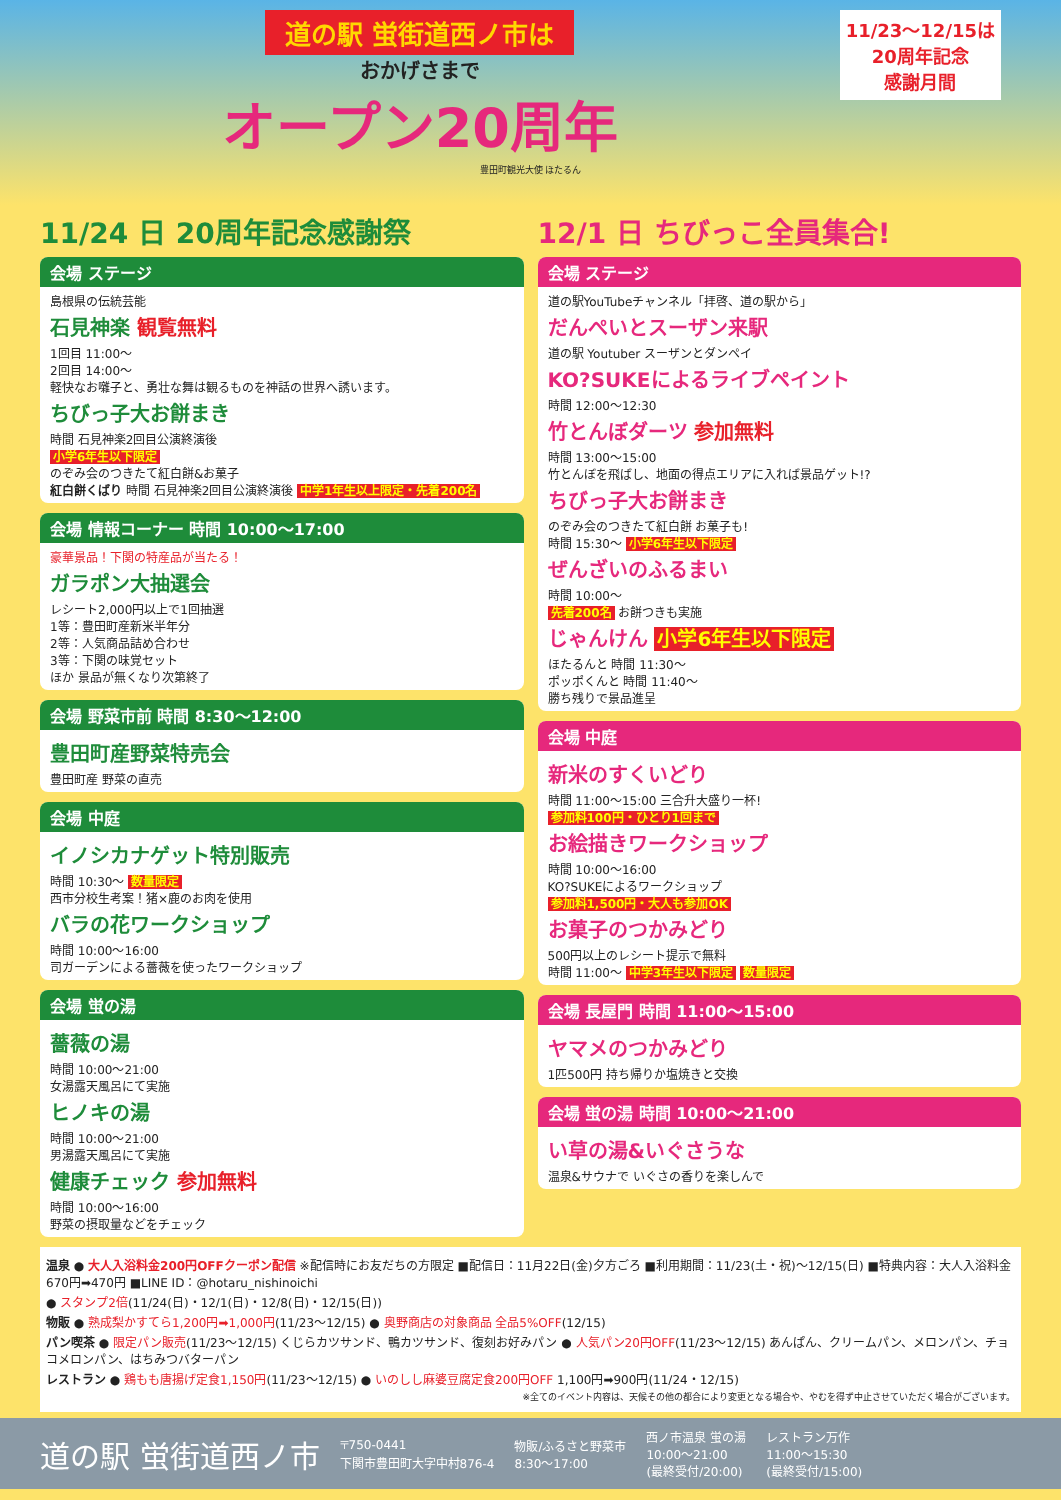道の駅 蛍街道西ノ市は
11/23〜12/15は
20周年記念
感謝月間
おかげさまで
オープン20周年
豊田町観光大使 ほたるん
11/24 日 20周年記念感謝祭
会場 ステージ
島根県の伝統芸能
石見神楽 観覧無料
1回目 11:00〜
2回目 14:00〜
軽快なお囃子と、勇壮な舞は観るものを神話の世界へ誘います。
ちびっ子大お餅まき
時間 石見神楽2回目公演終演後
小学6年生以下限定
のぞみ会のつきたて紅白餅&お菓子
紅白餅くばり 時間 石見神楽2回目公演終演後 中学1年生以上限定・先着200名
会場 情報コーナー 時間 10:00〜17:00
豪華景品！下関の特産品が当たる！
ガラポン大抽選会
レシート2,000円以上で1回抽選
1等：豊田町産新米半年分
2等：人気商品詰め合わせ
3等：下関の味覚セット
ほか 景品が無くなり次第終了
会場 野菜市前 時間 8:30〜12:00
豊田町産野菜特売会
豊田町産 野菜の直売
会場 中庭
イノシカナゲット特別販売
時間 10:30〜 数量限定
西市分校生考案！猪×鹿のお肉を使用
バラの花ワークショップ
時間 10:00〜16:00
司ガーデンによる薔薇を使ったワークショップ
会場 蛍の湯
薔薇の湯
時間 10:00〜21:00
女湯露天風呂にて実施
ヒノキの湯
時間 10:00〜21:00
男湯露天風呂にて実施
健康チェック 参加無料
時間 10:00〜16:00
野菜の摂取量などをチェック
12/1 日 ちびっこ全員集合!
会場 ステージ
道の駅YouTubeチャンネル「拝啓、道の駅から」
だんぺいとスーザン来駅
道の駅 Youtuber スーザンとダンペイ
KO?SUKEによるライブペイント
時間 12:00〜12:30
竹とんぼダーツ 参加無料
時間 13:00〜15:00
竹とんぼを飛ばし、地面の得点エリアに入れば景品ゲット!?
ちびっ子大お餅まき
のぞみ会のつきたて紅白餅 お菓子も!
時間 15:30〜 小学6年生以下限定
ぜんざいのふるまい
時間 10:00〜
先着200名 お餅つきも実施
じゃんけん 小学6年生以下限定
ほたるんと 時間 11:30〜
ポッポくんと 時間 11:40〜
勝ち残りで景品進呈
会場 中庭
新米のすくいどり
時間 11:00〜15:00 三合升大盛り一杯!
参加料100円・ひとり1回まで
お絵描きワークショップ
時間 10:00〜16:00
KO?SUKEによるワークショップ
参加料1,500円・大人も参加OK
お菓子のつかみどり
500円以上のレシート提示で無料
時間 11:00〜 中学3年生以下限定 数量限定
会場 長屋門 時間 11:00〜15:00
ヤマメのつかみどり
1匹500円 持ち帰りか塩焼きと交換
会場 蛍の湯 時間 10:00〜21:00
い草の湯&いぐさうな
温泉&サウナで いぐさの香りを楽しんで
温泉 ● 大人入浴料金200円OFFクーポン配信 ※配信時にお友だちの方限定 ■配信日：11月22日(金)夕方ごろ ■利用期間：11/23(土・祝)〜12/15(日) ■特典内容：大人入浴料金 670円➡470円 ■LINE ID：@hotaru_nishinoichi
● スタンプ2倍(11/24(日)・12/1(日)・12/8(日)・12/15(日))
物販 ● 熟成梨かすてら1,200円➡1,000円(11/23〜12/15) ● 奥野商店の対象商品 全品5%OFF(12/15)
パン喫茶 ● 限定パン販売(11/23〜12/15) くじらカツサンド、鴨カツサンド、復刻お好みパン ● 人気パン20円OFF(11/23〜12/15) あんぱん、クリームパン、メロンパン、チョコメロンパン、はちみつバターパン
レストラン ● 鶏もも唐揚げ定食1,150円(11/23〜12/15) ● いのしし麻婆豆腐定食200円OFF 1,100円➡900円(11/24・12/15)
※全てのイベント内容は、天候その他の都合により変更となる場合や、やむを得ず中止させていただく場合がございます。
道の駅 蛍街道西ノ市 〒750-0441
下関市豊田町大字中村876-4 物販/ふるさと野菜市
8:30〜17:00 西ノ市温泉 蛍の湯
10:00〜21:00
(最終受付/20:00) レストラン万作
11:00〜15:30
(最終受付/15:00)